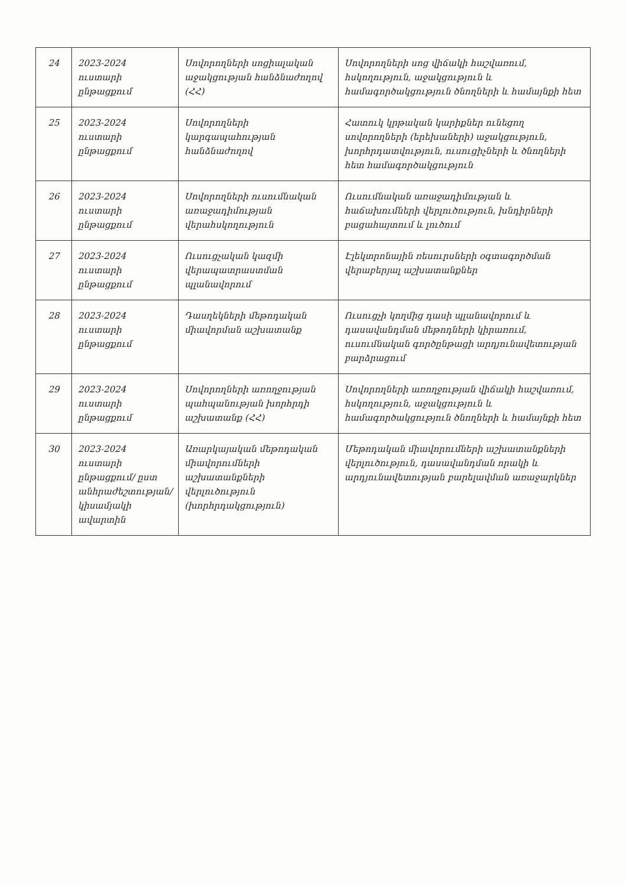| 24 | 2023-2024 ուստարի ընթացքում | Սովորողների սոցիալական աջակցության հանձնաժողով (ՀՀ) | Սովորողների սոց վիճակի հաշվառում, հսկողություն, աջակցություն և համագործակցություն ծնողների և համայնքի հետ |
| 25 | 2023-2024 ուստարի ընթացքում | Սովորողների կարգապահության հանձնաժողով | Հատուկ կրթական կարիքներ ունեցող սովորողների (երեխաների) աջակցություն, խորհրդատվություն, ուսուցիչների և ծնողների հետ համագործակցություն |
| 26 | 2023-2024 ուստարի ընթացքում | Սովորողների ուսումնական առաջադիմության վերահսկողություն | Ուսումնական առաջադիմության և հաճախումների վերլուծություն, խնդիրների բացահայտում և լուծում |
| 27 | 2023-2024 ուստարի ընթացքում | Ուսուցչական կազմի վերապատրաստման պլանավորում | Էլեկտրոնային ռեսուրսների օգտագործման վերաբերյալ աշխատանքներ |
| 28 | 2023-2024 ուստարի ընթացքում | Դասղեկների մեթոդական միավորման աշխատանք | Ուսուցչի կողմից դասի պլանավորում և դասավանդման մեթոդների կիրառում, ուսումնական գործընթացի արդյունավետության բարձրացում |
| 29 | 2023-2024 ուստարի ընթացքում | Սովորողների առողջության պահպանության խորհրդի աշխատանք (ՀՀ) | Սովորողների առողջության վիճակի հաշվառում, հսկողություն, աջակցություն և համագործակցություն ծնողների և համայնքի հետ |
| 30 | 2023-2024 ուստարի ընթացքում/ ըստ անհրաժեշտության/ կիսամյակի ավարտին | Առարկայական մեթոդական միավորումների աշխատանքների վերլուծություն (խորհրդակցություն) | Մեթոդական միավորումների աշխատանքների վերլուծություն, դասավանդման որակի և արդյունավետության բարելավման առաջարկներ |